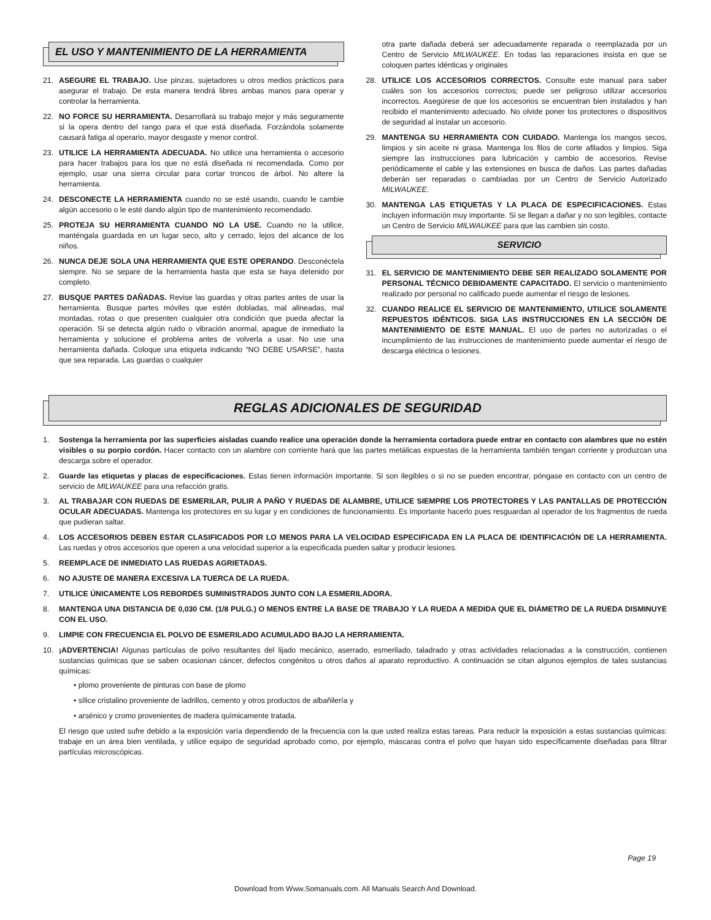EL USO Y MANTENIMIENTO DE LA HERRAMIENTA
21. ASEGURE EL TRABAJO. Use pinzas, sujetadores u otros medios prácticos para asegurar el trabajo. De esta manera tendrá libres ambas manos para operar y controlar la herramienta.
22. NO FORCE SU HERRAMIENTA. Desarrollará su trabajo mejor y más seguramente si la opera dentro del rango para el que está diseñada. Forzándola solamente causará fatiga al operario, mayor desgaste y menor control.
23. UTILICE LA HERRAMIENTA ADECUADA. No utilice una herramienta o accesorio para hacer trabajos para los que no está diseñada ni recomendada. Como por ejemplo, usar una sierra circular para cortar troncos de árbol. No altere la herramienta.
24. DESCONECTE LA HERRAMIENTA cuando no se esté usando, cuando le cambie algún accesorio o le esté dando algún tipo de mantenimiento recomendado.
25. PROTEJA SU HERRAMIENTA CUANDO NO LA USE. Cuando no la utilice, manténgala guardada en un lugar seco, alto y cerrado, lejos del alcance de los niños.
26. NUNCA DEJE SOLA UNA HERRAMIENTA QUE ESTE OPERANDO. Desconéctela siempre. No se separe de la herramienta hasta que esta se haya detenido por completo.
27. BUSQUE PARTES DAÑADAS. Revise las guardas y otras partes antes de usar la herramienta. Busque partes móviles que estén dobladas, mal alineadas, mal montadas, rotas o que presenten cualquier otra condición que pueda afectar la operación. Si se detecta algún ruido o vibración anormal, apague de inmediato la herramienta y solucione el problema antes de volverla a usar. No use una herramienta dañada. Coloque una etiqueta indicando “NO DEBE USARSE”, hasta que sea reparada. Las guardas o cualquier
otra parte dañada deberá ser adecuadamente reparada o reemplazada por un Centro de Servicio MILWAUKEE. En todas las reparaciones insista en que se coloquen partes idénticas y originales
28. UTILICE LOS ACCESORIOS CORRECTOS. Consulte este manual para saber cuáles son los accesorios correctos; puede ser peligroso utilizar accesorios incorrectos. Asegúrese de que los accesorios se encuentran bien instalados y han recibido el mantenimiento adecuado. No olvide poner los protectores o dispositivos de seguridad al instalar un accesorio.
29. MANTENGA SU HERRAMIENTA CON CUIDADO. Mantenga los mangos secos, limpios y sin aceite ni grasa. Mantenga los filos de corte afilados y limpios. Siga siempre las instrucciones para lubricación y cambio de accesorios. Revise periódicamente el cable y las extensiones en busca de daños. Las partes dañadas deberán ser reparadas o cambiadas por un Centro de Servicio Autorizado MILWAUKEE.
30. MANTENGA LAS ETIQUETAS Y LA PLACA DE ESPECIFICACIONES. Estas incluyen información muy importante. Si se llegan a dañar y no son legibles, contacte un Centro de Servicio MILWAUKEE para que las cambien sin costo.
SERVICIO
31. EL SERVICIO DE MANTENIMIENTO DEBE SER REALIZADO SOLAMENTE POR PERSONAL TÉCNICO DEBIDAMENTE CAPACITADO. El servicio o mantenimiento realizado por personal no calificado puede aumentar el riesgo de lesiones.
32. CUANDO REALICE EL SERVICIO DE MANTENIMIENTO, UTILICE SOLAMENTE REPUESTOS IDÉNTICOS. SIGA LAS INSTRUCCIONES EN LA SECCIÓN DE MANTENIMIENTO DE ESTE MANUAL. El uso de partes no autorizadas o el incumplimiento de las instrucciones de mantenimiento puede aumentar el riesgo de descarga eléctrica o lesiones.
REGLAS ADICIONALES DE SEGURIDAD
1. Sostenga la herramienta por las superficies aisladas cuando realice una operación donde la herramienta cortadora puede entrar en contacto con alambres que no estén visibles o su porpio cordón. Hacer contacto con un alambre con corriente hará que las partes metálicas expuestas de la herramienta también tengan corriente y produzcan una descarga sobre el operador.
2. Guarde las etiquetas y placas de especificaciones. Estas tienen información importante. Si son ilegibles o si no se pueden encontrar, póngase en contacto con un centro de servicio de MILWAUKEE para una refacción gratis.
3. AL TRABAJAR CON RUEDAS DE ESMERILAR, PULIR A PAÑO Y RUEDAS DE ALAMBRE, UTILICE SIEMPRE LOS PROTECTORES Y LAS PANTALLAS DE PROTECCIÓN OCULAR ADECUADAS. Mantenga los protectores en su lugar y en condiciones de funcionamiento. Es importante hacerlo pues resguardan al operador de los fragmentos de rueda que pudieran saltar.
4. LOS ACCESORIOS DEBEN ESTAR CLASIFICADOS POR LO MENOS PARA LA VELOCIDAD ESPECIFICADA EN LA PLACA DE IDENTIFICACIÓN DE LA HERRAMIENTA. Las ruedas y otros accesorios que operen a una velocidad superior a la especificada pueden saltar y producir lesiones.
5. REEMPLACE DE INMEDIATO LAS RUEDAS AGRIETADAS.
6. NO AJUSTE DE MANERA EXCESIVA LA TUERCA DE LA RUEDA.
7. UTILICE ÚNICAMENTE LOS REBORDES SUMINISTRADOS JUNTO CON LA ESMERILADORA.
8. MANTENGA UNA DISTANCIA DE 0,030 CM. (1/8 PULG.) O MENOS ENTRE LA BASE DE TRABAJO Y LA RUEDA A MEDIDA QUE EL DIÁMETRO DE LA RUEDA DISMINUYE CON EL USO.
9. LIMPIE CON FRECUENCIA EL POLVO DE ESMERILADO ACUMULADO BAJO LA HERRAMIENTA.
10. ¡ADVERTENCIA! Algunas partículas de polvo resultantes del lijado mecánico, aserrado, esmerilado, taladrado y otras actividades relacionadas a la construcción, contienen sustancias químicas que se saben ocasionan cáncer, defectos congénitos u otros daños al aparato reproductivo. A continuación se citan algunos ejemplos de tales sustancias químicas:
• plomo proveniente de pinturas con base de plomo
• sílice cristalino proveniente de ladrillos, cemento y otros productos de albañilería y
• arsénico y cromo provenientes de madera químicamente tratada.
El riesgo que usted sufre debido a la exposición varía dependiendo de la frecuencia con la que usted realiza estas tareas. Para reducir la exposición a estas sustancias químicas: trabaje en un área bien ventilada, y utilice equipo de seguridad aprobado como, por ejemplo, máscaras contra el polvo que hayan sido específicamente diseñadas para filtrar partículas microscópicas.
Page 19
Download from Www.Somanuals.com. All Manuals Search And Download.